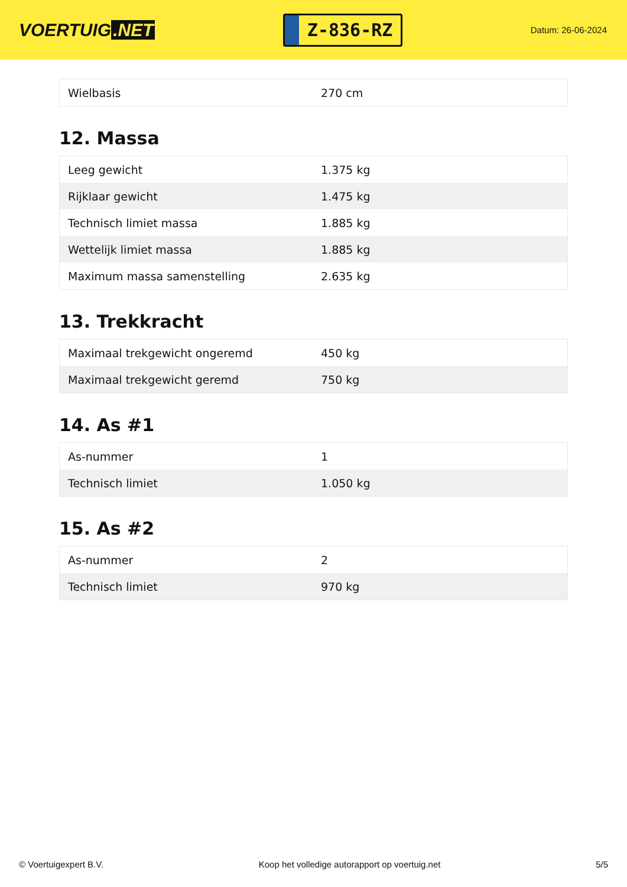VOERTUIG.NET
Z-836-RZ
Datum: 26-06-2024
| Wielbasis | 270 cm |
12. Massa
| Leeg gewicht | 1.375 kg |
| Rijklaar gewicht | 1.475 kg |
| Technisch limiet massa | 1.885 kg |
| Wettelijk limiet massa | 1.885 kg |
| Maximum massa samenstelling | 2.635 kg |
13. Trekkracht
| Maximaal trekgewicht ongeremd | 450 kg |
| Maximaal trekgewicht geremd | 750 kg |
14. As #1
| As-nummer | 1 |
| Technisch limiet | 1.050 kg |
15. As #2
| As-nummer | 2 |
| Technisch limiet | 970 kg |
© Voertuigexpert B.V. Koop het volledige autorapport op voertuig.net 5/5